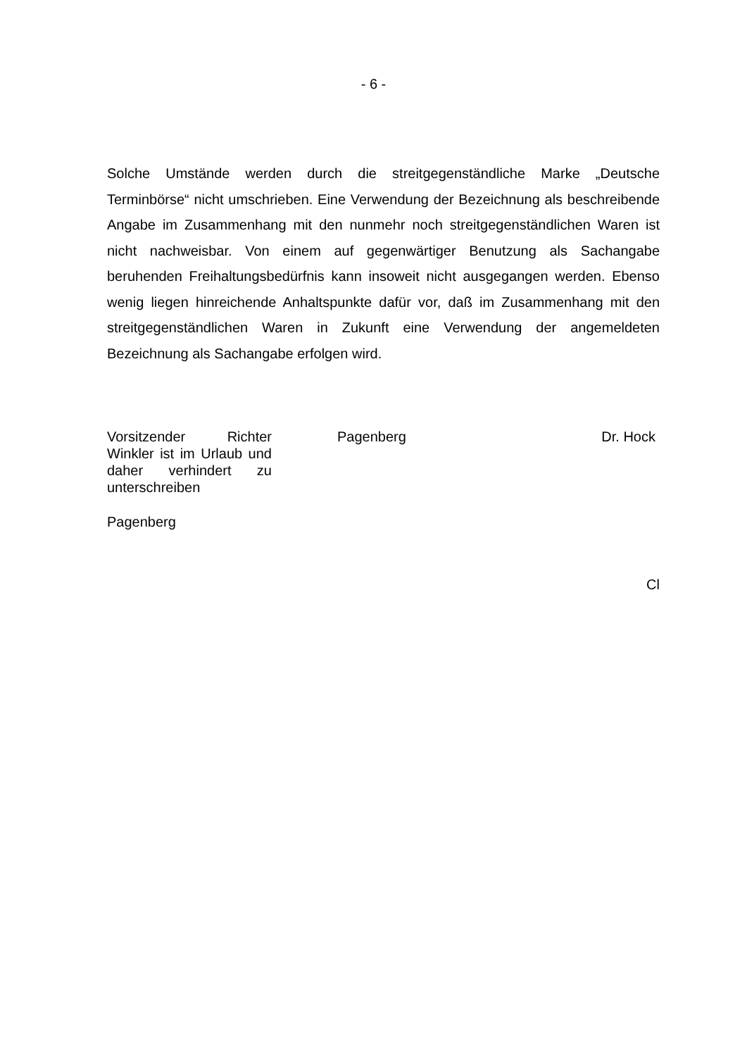- 6 -
Solche Umstände werden durch die streitgegenständliche Marke „Deutsche Terminbörse“ nicht umschrieben. Eine Verwendung der Bezeichnung als beschreibende Angabe im Zusammenhang mit den nunmehr noch streitgegenständlichen Waren ist nicht nachweisbar. Von einem auf gegenwärtiger Benutzung als Sachangabe beruhenden Freihaltungsbedürfnis kann insoweit nicht ausgegangen werden. Ebenso wenig liegen hinreichende Anhaltspunkte dafür vor, daß im Zusammenhang mit den streitgegenständlichen Waren in Zukunft eine Verwendung der angemeldeten Bezeichnung als Sachangabe erfolgen wird.
Vorsitzender Richter Winkler ist im Urlaub und daher verhindert zu unterschreiben
Pagenberg Dr. Hock
Pagenberg
Cl